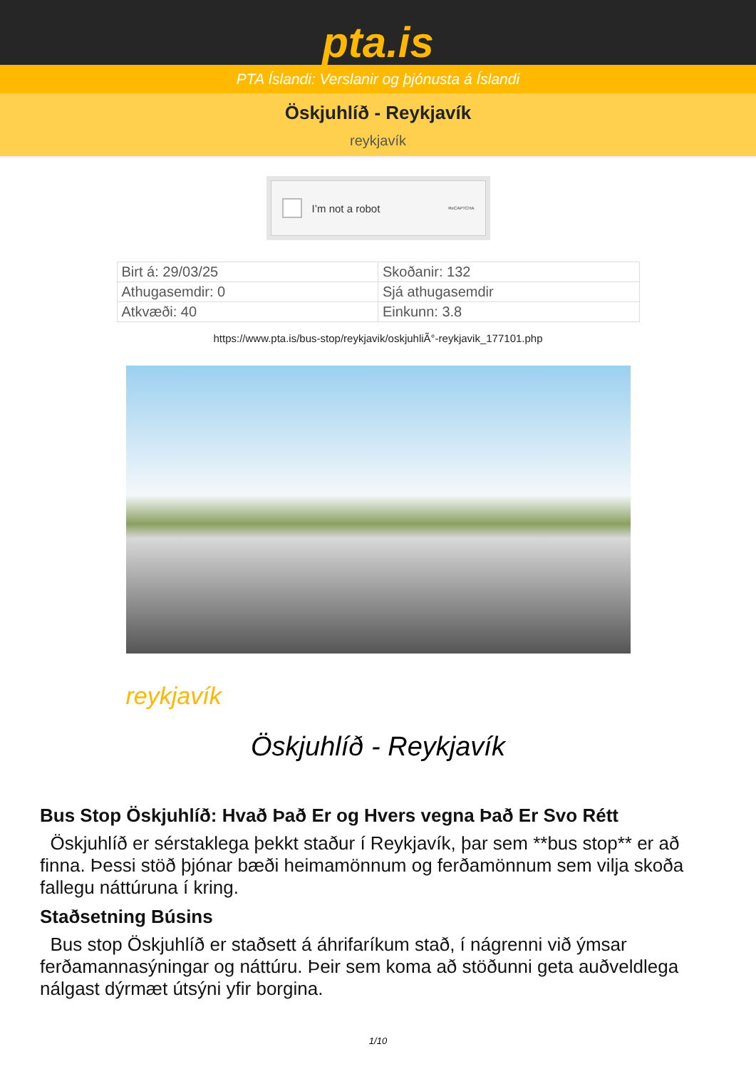pta.is
PTA Íslandi: Verslanir og þjónusta á Íslandi
Öskjuhlíð - Reykjavík
reykjavík
I’m not a robot ReCAPTCHA
| Birt á: 29/03/25 | Skoðanir: 132 |
| Athugasemdir: 0 | Sjá athugasemdir |
| Atkvæði: 40 | Einkunn: 3.8 |
https://www.pta.is/bus-stop/reykjavik/oskjuhliÃ°-reykjavik_177101.php
reykjavík
Öskjuhlíð - Reykjavík
Bus Stop Öskjuhlíð: Hvað Það Er og Hvers vegna Það Er Svo Rétt
Öskjuhlíð er sérstaklega þekkt staður í Reykjavík, þar sem **bus stop** er að finna. Þessi stöð þjónar bæði heimamönnum og ferðamönnum sem vilja skoða fallegu náttúruna í kring.
Staðsetning Búsins
Bus stop Öskjuhlíð er staðsett á áhrifaríkum stað, í nágrenni við ýmsar ferðamannasýningar og náttúru. Þeir sem koma að stöðunni geta auðveldlega nálgast dýrmæt útsýni yfir borgina.
1/10